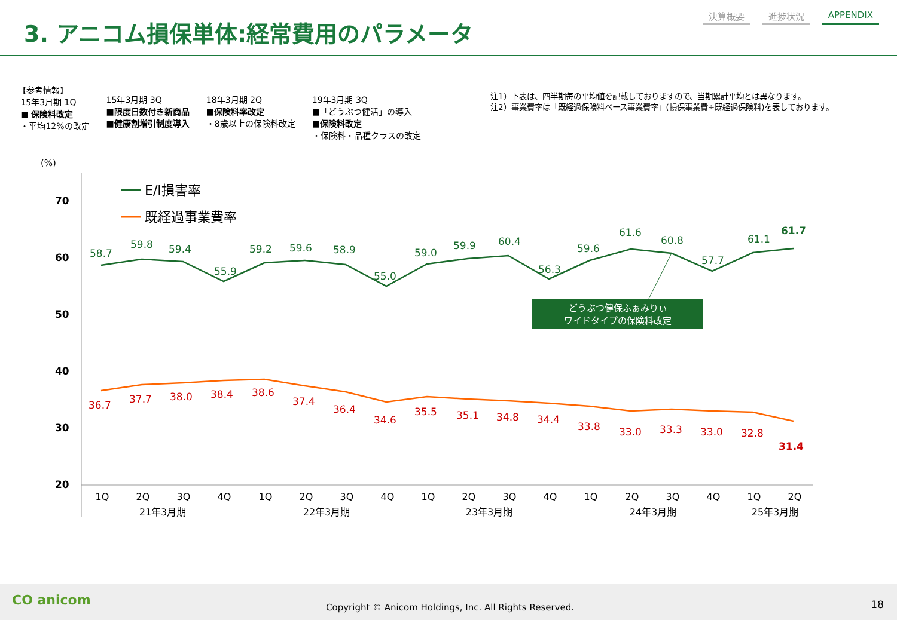3. アニコム損保単体:経常費用のパラメータ
決算概要 進捗状況 APPENDIX
【参考情報】
15年3月期 1Q
■ 保険料改定
・平均12%の改定
15年3月期 3Q
■限度日数付き新商品
■健康割増引制度導入
18年3月期 2Q
■保険料率改定
・8歳以上の保険料改定
19年3月期 3Q
■「どうぶつ健活」の導入
■保険料改定
・保険料・品種クラスの改定
注1）下表は、四半期毎の平均値を記載しておりますので、当期累計平均とは異なります。
注2）事業費率は「既経過保険料ベース事業費率」(損保事業費÷既経過保険料)を表しております。
(%)
70
60
50
40
30
20
E/I損害率
既経過事業費率
58.7
59.8
59.4
55.9
59.2
59.6
58.9
55.0
59.0
59.9
60.4
56.3
59.6
61.6
60.8
57.7
61.1
61.7
36.7
37.7
38.0
38.4
38.6
37.4
36.4
34.6
35.5
35.1
34.8
34.4
33.8
33.0
33.3
33.0
32.8
31.4
どうぶつ健保ふぁみりぃ
ワイドタイプの保険料改定
1Q
2Q
3Q
4Q
1Q
2Q
3Q
4Q
1Q
2Q
3Q
4Q
1Q
2Q
3Q
4Q
1Q
2Q
21年3月期
22年3月期
23年3月期
24年3月期
25年3月期
CO anicom
Copyright © Anicom Holdings, Inc. All Rights Reserved.
18